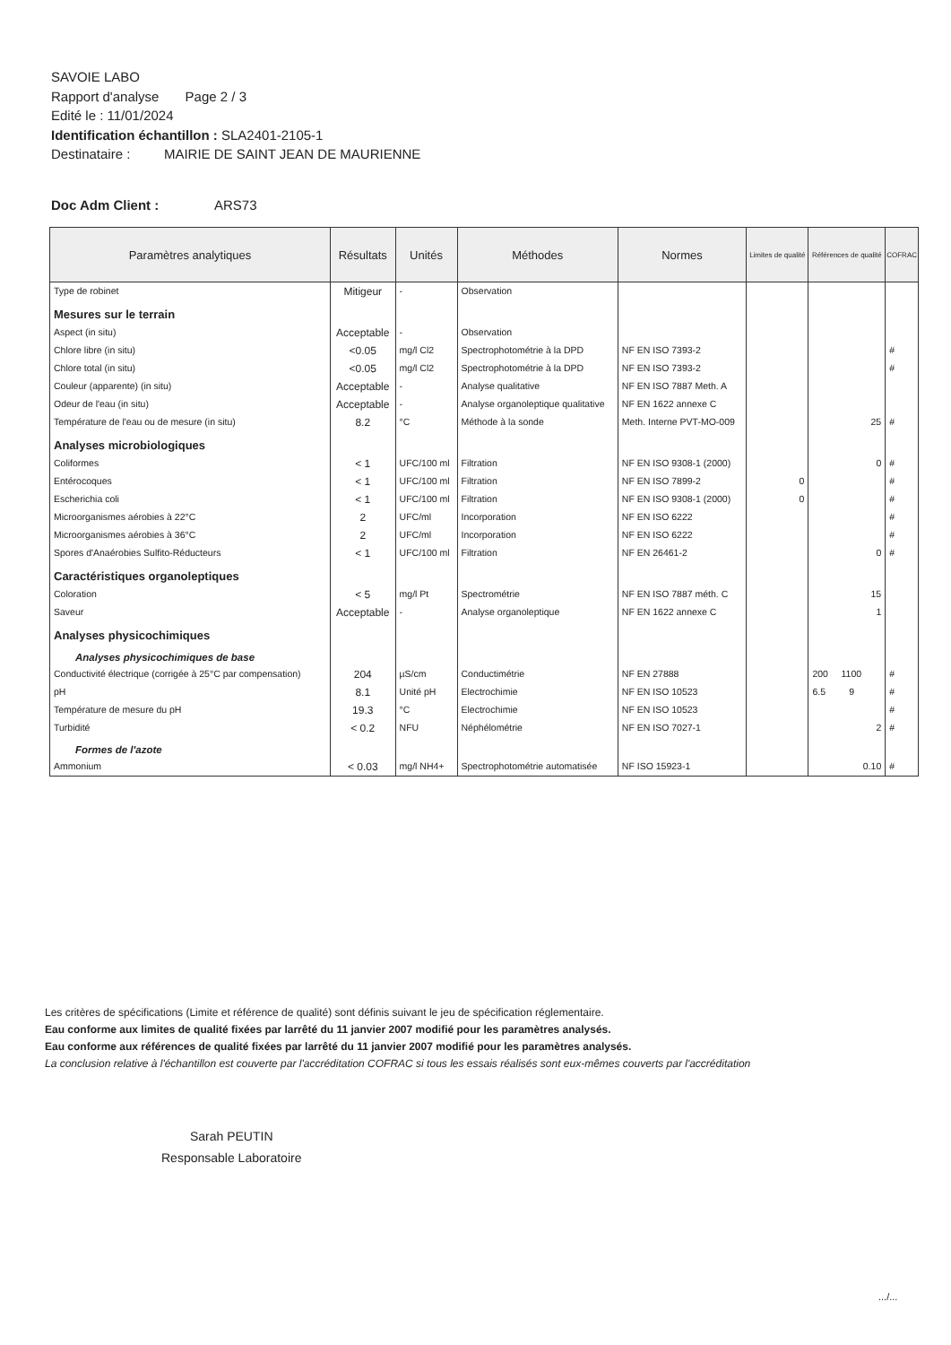SAVOIE LABO
Rapport d'analyse Page 2 / 3
Edité le : 11/01/2024
Identification échantillon : SLA2401-2105-1
Destinataire : MAIRIE DE SAINT JEAN DE MAURIENNE
Doc Adm Client : ARS73
| Paramètres analytiques | Résultats | Unités | Méthodes | Normes | Limites de qualité | Références de qualité | COFRAC |
| --- | --- | --- | --- | --- | --- | --- | --- |
| Type de robinet | Mitigeur | - | Observation | | | | |
| Mesures sur le terrain | | | | | | | |
| Aspect (in situ) | Acceptable | - | Observation | | | | |
| Chlore libre (in situ) | <0.05 | mg/l Cl2 | Spectrophotométrie à la DPD | NF EN ISO 7393-2 | | | # |
| Chlore total (in situ) | <0.05 | mg/l Cl2 | Spectrophotométrie à la DPD | NF EN ISO 7393-2 | | | # |
| Couleur (apparente) (in situ) | Acceptable | - | Analyse qualitative | NF EN ISO 7887 Meth. A | | | |
| Odeur de l'eau (in situ) | Acceptable | - | Analyse organoleptique qualitative | NF EN 1622 annexe C | | | |
| Température de l'eau ou de mesure (in situ) | 8.2 | °C | Méthode à la sonde | Meth. Interne PVT-MO-009 | | 25 | # |
| Analyses microbiologiques | | | | | | | |
| Coliformes | < 1 | UFC/100 ml | Filtration | NF EN ISO 9308-1 (2000) | | 0 | # |
| Entérocoques | < 1 | UFC/100 ml | Filtration | NF EN ISO 7899-2 | 0 | | # |
| Escherichia coli | < 1 | UFC/100 ml | Filtration | NF EN ISO 9308-1 (2000) | 0 | | # |
| Microorganismes aérobies à 22°C | 2 | UFC/ml | Incorporation | NF EN ISO 6222 | | | # |
| Microorganismes aérobies à 36°C | 2 | UFC/ml | Incorporation | NF EN ISO 6222 | | | # |
| Spores d'Anaérobies Sulfito-Réducteurs | < 1 | UFC/100 ml | Filtration | NF EN 26461-2 | | 0 | # |
| Caractéristiques organoleptiques | | | | | | | |
| Coloration | < 5 | mg/l Pt | Spectrométrie | NF EN ISO 7887 méth. C | | 15 | |
| Saveur | Acceptable | - | Analyse organoleptique | NF EN 1622 annexe C | | 1 | |
| Analyses physicochimiques | | | | | | | |
| Analyses physicochimiques de base | | | | | | | |
| Conductivité électrique (corrigée à 25°C par compensation) | 204 | µS/cm | Conductimétrie | NF EN 27888 | | 200 1100 | # |
| pH | 8.1 | Unité pH | Electrochimie | NF EN ISO 10523 | | 6.5 9 | # |
| Température de mesure du pH | 19.3 | °C | Electrochimie | NF EN ISO 10523 | | | # |
| Turbidité | < 0.2 | NFU | Néphélométrie | NF EN ISO 7027-1 | | 2 | # |
| Formes de l'azote | | | | | | | |
| Ammonium | < 0.03 | mg/l NH4+ | Spectrophotométrie automatisée | NF ISO 15923-1 | | 0.10 | # |
Les critères de spécifications (Limite et référence de qualité) sont définis suivant le jeu de spécification réglementaire.
Eau conforme aux limites de qualité fixées par larrêté du 11 janvier 2007 modifié pour les paramètres analysés.
Eau conforme aux références de qualité fixées par larrêté du 11 janvier 2007 modifié pour les paramètres analysés.
La conclusion relative à l'échantillon est couverte par l'accréditation COFRAC si tous les essais réalisés sont eux-mêmes couverts par l'accréditation
Sarah PEUTIN
Responsable Laboratoire
.../...